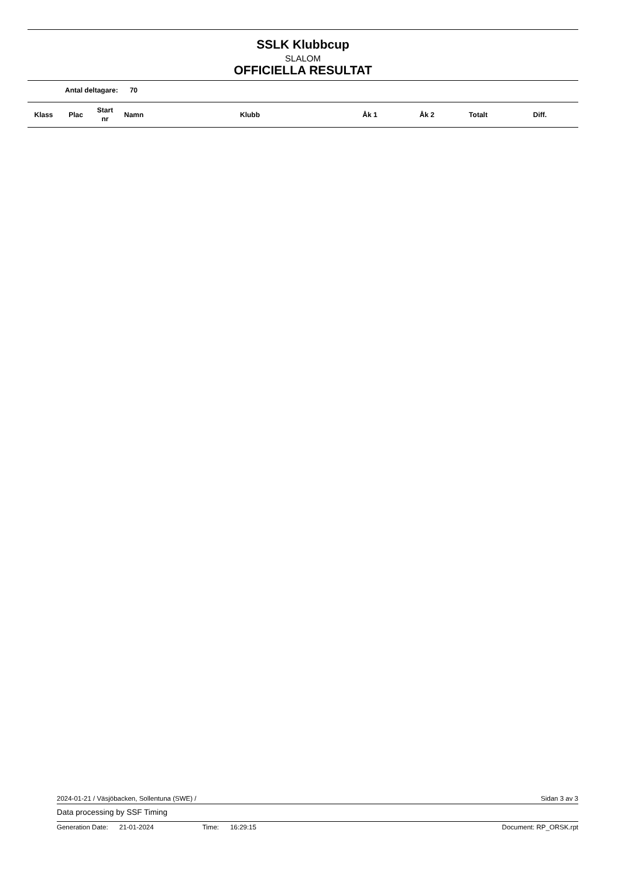SSLK Klubbcup
SLALOM
OFFICIELLA RESULTAT
Antal deltagare: 70
| Klass | Plac | Start nr | Namn | Klubb | Åk 1 | Åk 2 | Totalt | Diff. |
| --- | --- | --- | --- | --- | --- | --- | --- | --- |
2024-01-21 / Väsjöbacken, Sollentuna (SWE) / Sidan 3 av 3
Data processing by SSF Timing
Generation Date: 21-01-2024 Time: 16:29:15 Document: RP_ORSK.rpt